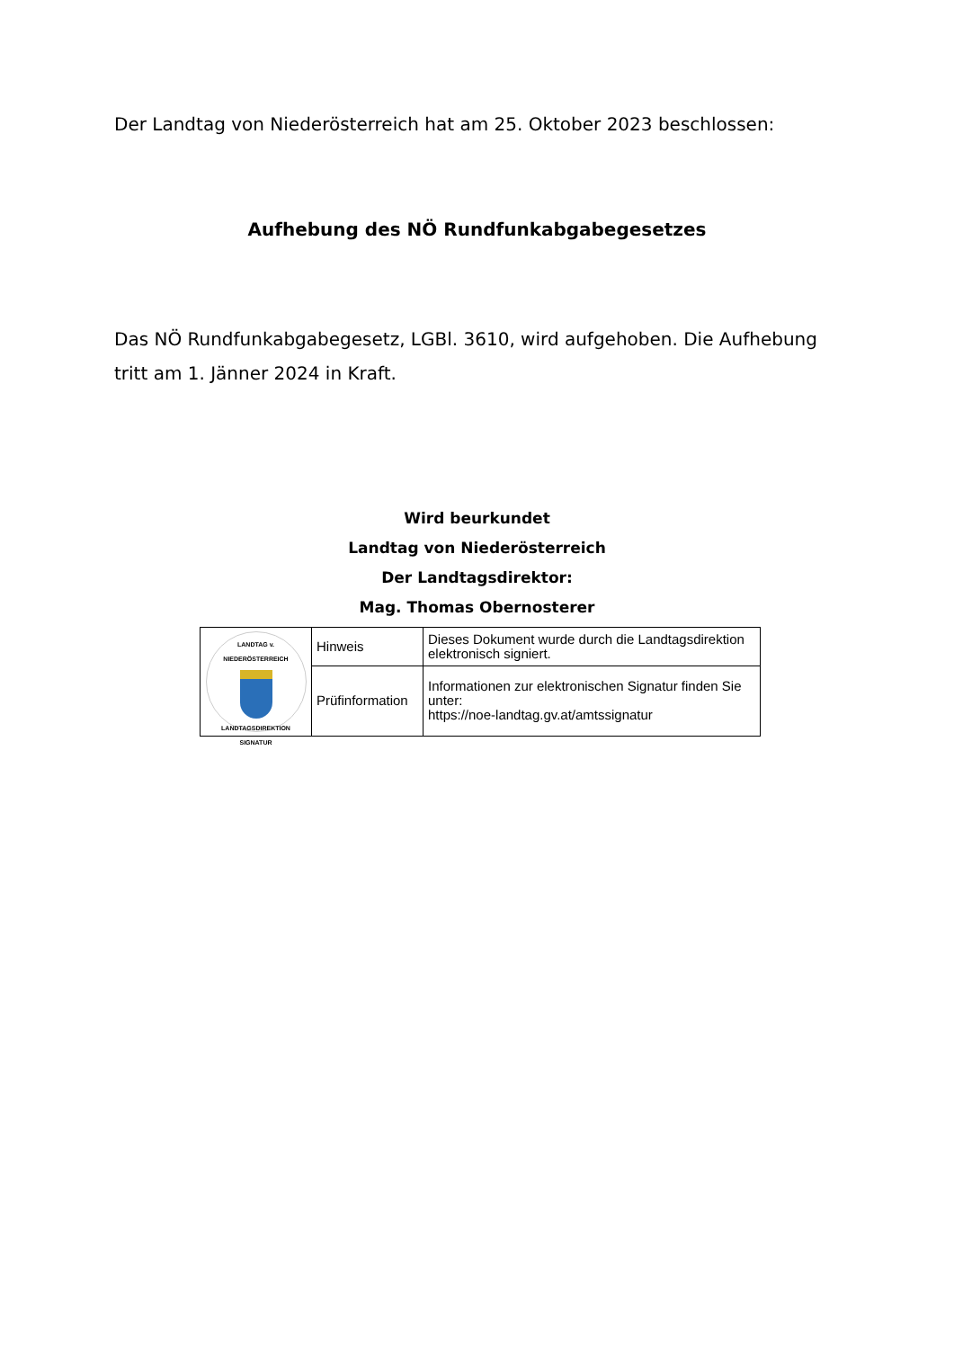Der Landtag von Niederösterreich hat am 25. Oktober 2023 beschlossen:
Aufhebung des NÖ Rundfunkabgabegesetzes
Das NÖ Rundfunkabgabegesetz, LGBl. 3610, wird aufgehoben. Die Aufhebung tritt am 1. Jänner 2024 in Kraft.
Wird beurkundet
Landtag von Niederösterreich
Der Landtagsdirektor:
Mag. Thomas Obernosterer
| LANDTAG v. NIEDERÖSTERREICH LANDTAGSDIREKTION SIGNATUR | Hinweis | Dieses Dokument wurde durch die Landtagsdirektion elektronisch signiert. |
| | Prüfinformation | Informationen zur elektronischen Signatur finden Sie unter: https://noe-landtag.gv.at/amtssignatur |